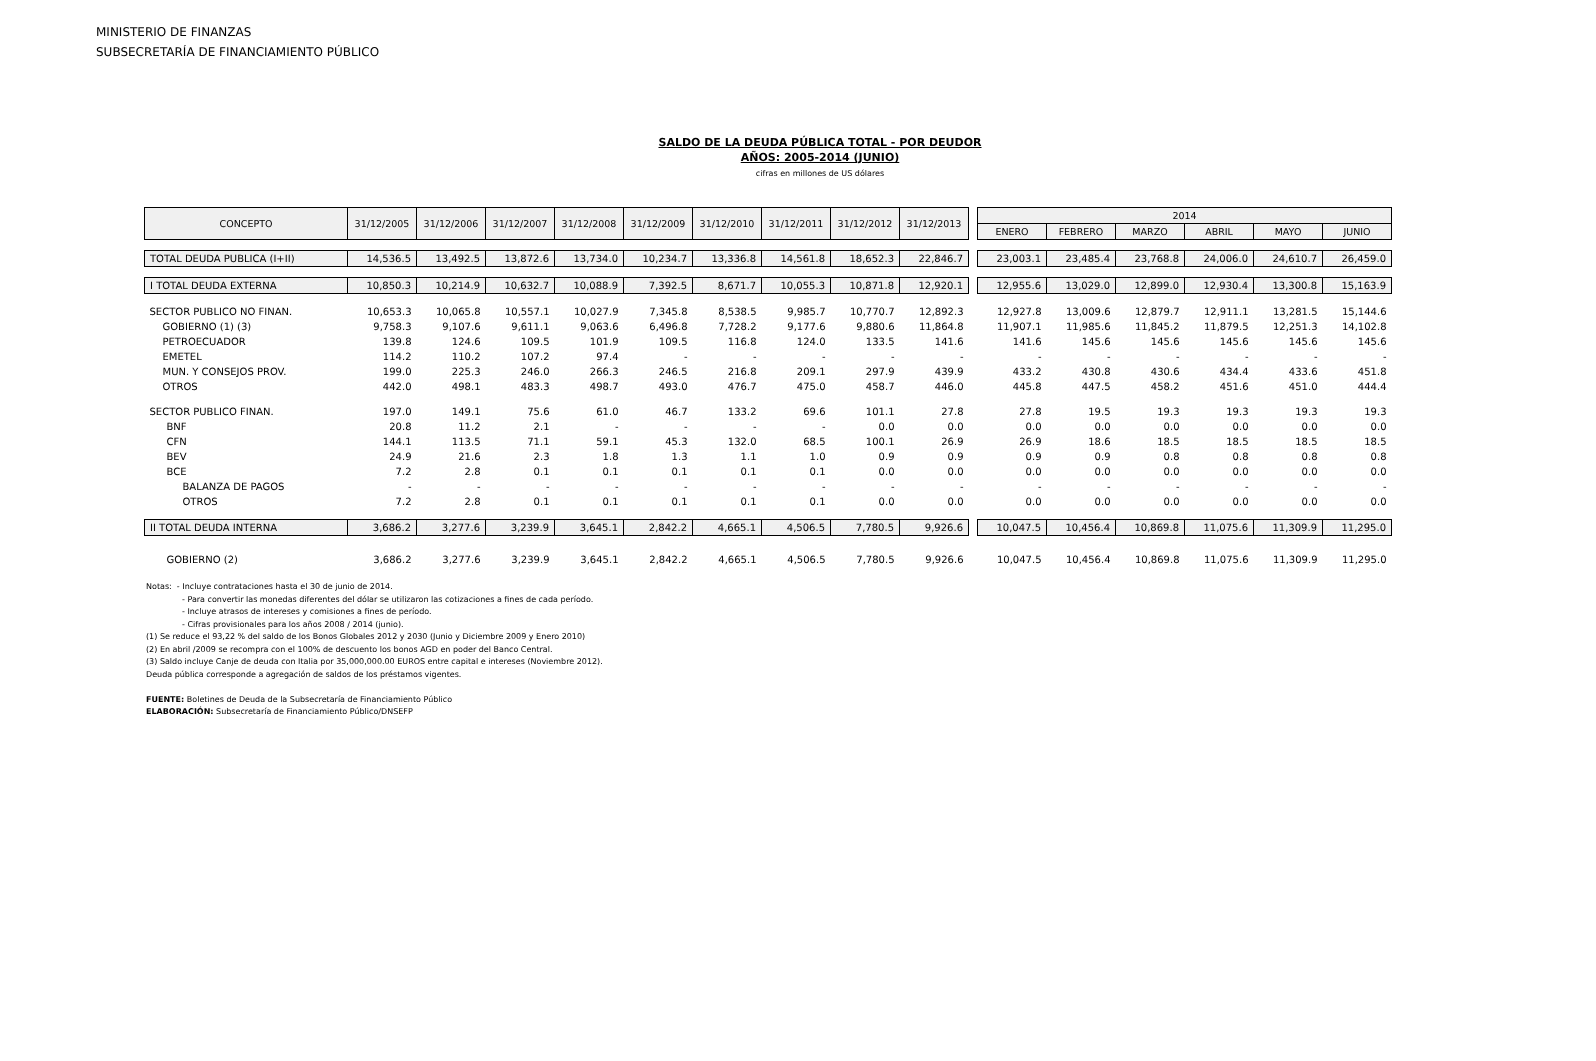MINISTERIO DE FINANZAS
SUBSECRETARÍA DE FINANCIAMIENTO PÚBLICO
SALDO DE LA DEUDA PÚBLICA TOTAL - POR DEUDOR
AÑOS: 2005-2014 (JUNIO)
cifras en millones de US dólares
| CONCEPTO | 31/12/2005 | 31/12/2006 | 31/12/2007 | 31/12/2008 | 31/12/2009 | 31/12/2010 | 31/12/2011 | 31/12/2012 | 31/12/2013 | | 2014 | | | | | |
| --- | --- | --- | --- | --- | --- | --- | --- | --- | --- | --- | --- | --- | --- | --- | --- | --- |
| | | | | | | | | | | | ENERO | FEBRERO | MARZO | ABRIL | MAYO | JUNIO |
| TOTAL DEUDA PUBLICA (I+II) | 14,536.5 | 13,492.5 | 13,872.6 | 13,734.0 | 10,234.7 | 13,336.8 | 14,561.8 | 18,652.3 | 22,846.7 | | 23,003.1 | 23,485.4 | 23,768.8 | 24,006.0 | 24,610.7 | 26,459.0 |
| I TOTAL DEUDA EXTERNA | 10,850.3 | 10,214.9 | 10,632.7 | 10,088.9 | 7,392.5 | 8,671.7 | 10,055.3 | 10,871.8 | 12,920.1 | | 12,955.6 | 13,029.0 | 12,899.0 | 12,930.4 | 13,300.8 | 15,163.9 |
| SECTOR PUBLICO NO FINAN. | 10,653.3 | 10,065.8 | 10,557.1 | 10,027.9 | 7,345.8 | 8,538.5 | 9,985.7 | 10,770.7 | 12,892.3 | | 12,927.8 | 13,009.6 | 12,879.7 | 12,911.1 | 13,281.5 | 15,144.6 |
| GOBIERNO (1) (3) | 9,758.3 | 9,107.6 | 9,611.1 | 9,063.6 | 6,496.8 | 7,728.2 | 9,177.6 | 9,880.6 | 11,864.8 | | 11,907.1 | 11,985.6 | 11,845.2 | 11,879.5 | 12,251.3 | 14,102.8 |
| PETROECUADOR | 139.8 | 124.6 | 109.5 | 101.9 | 109.5 | 116.8 | 124.0 | 133.5 | 141.6 | | 141.6 | 145.6 | 145.6 | 145.6 | 145.6 | 145.6 |
| EMETEL | 114.2 | 110.2 | 107.2 | 97.4 | - | - | - | - | - | | - | - | - | - | - | - |
| MUN. Y CONSEJOS PROV. | 199.0 | 225.3 | 246.0 | 266.3 | 246.5 | 216.8 | 209.1 | 297.9 | 439.9 | | 433.2 | 430.8 | 430.6 | 434.4 | 433.6 | 451.8 |
| OTROS | 442.0 | 498.1 | 483.3 | 498.7 | 493.0 | 476.7 | 475.0 | 458.7 | 446.0 | | 445.8 | 447.5 | 458.2 | 451.6 | 451.0 | 444.4 |
| SECTOR PUBLICO FINAN. | 197.0 | 149.1 | 75.6 | 61.0 | 46.7 | 133.2 | 69.6 | 101.1 | 27.8 | | 27.8 | 19.5 | 19.3 | 19.3 | 19.3 | 19.3 |
| BNF | 20.8 | 11.2 | 2.1 | - | - | - | - | 0.0 | 0.0 | | 0.0 | 0.0 | 0.0 | 0.0 | 0.0 | 0.0 |
| CFN | 144.1 | 113.5 | 71.1 | 59.1 | 45.3 | 132.0 | 68.5 | 100.1 | 26.9 | | 26.9 | 18.6 | 18.5 | 18.5 | 18.5 | 18.5 |
| BEV | 24.9 | 21.6 | 2.3 | 1.8 | 1.3 | 1.1 | 1.0 | 0.9 | 0.9 | | 0.9 | 0.9 | 0.8 | 0.8 | 0.8 | 0.8 |
| BCE | 7.2 | 2.8 | 0.1 | 0.1 | 0.1 | 0.1 | 0.1 | 0.0 | 0.0 | | 0.0 | 0.0 | 0.0 | 0.0 | 0.0 | 0.0 |
| BALANZA DE PAGOS | - | - | - | - | - | - | - | - | - | | - | - | - | - | - | - |
| OTROS | 7.2 | 2.8 | 0.1 | 0.1 | 0.1 | 0.1 | 0.1 | 0.0 | 0.0 | | 0.0 | 0.0 | 0.0 | 0.0 | 0.0 | 0.0 |
| II TOTAL DEUDA INTERNA | 3,686.2 | 3,277.6 | 3,239.9 | 3,645.1 | 2,842.2 | 4,665.1 | 4,506.5 | 7,780.5 | 9,926.6 | | 10,047.5 | 10,456.4 | 10,869.8 | 11,075.6 | 11,309.9 | 11,295.0 |
| GOBIERNO (2) | 3,686.2 | 3,277.6 | 3,239.9 | 3,645.1 | 2,842.2 | 4,665.1 | 4,506.5 | 7,780.5 | 9,926.6 | | 10,047.5 | 10,456.4 | 10,869.8 | 11,075.6 | 11,309.9 | 11,295.0 |
Notas: - Incluye contrataciones hasta el 30 de junio de 2014.
- Para convertir las monedas diferentes del dólar se utilizaron las cotizaciones a fines de cada período.
- Incluye atrasos de intereses y comisiones a fines de período.
- Cifras provisionales para los años 2008 / 2014 (junio).
(1) Se reduce el 93,22 % del saldo de los Bonos Globales 2012 y 2030 (Junio y Diciembre 2009 y Enero 2010)
(2) En abril /2009 se recompra con el 100% de descuento los bonos AGD en poder del Banco Central.
(3) Saldo incluye Canje de deuda con Italia por 35,000,000.00 EUROS entre capital e intereses (Noviembre 2012).
Deuda pública corresponde a agregación de saldos de los préstamos vigentes.
FUENTE: Boletines de Deuda de la Subsecretaría de Financiamiento Público
ELABORACIÓN: Subsecretaría de Financiamiento Público/DNSEFP